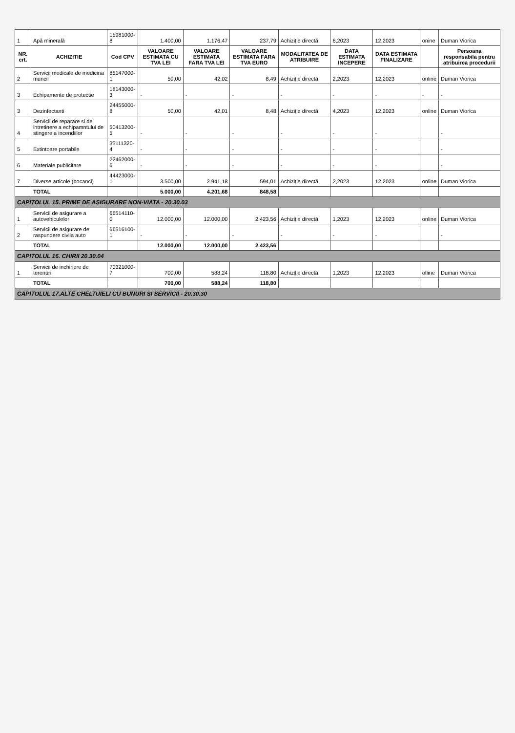| 1 | Apă minerală | 15981000-8 | 1.400,00 | 1.176,47 | 237,79 | Achiziție directă | 6,2023 | 12,2023 | onine | Duman Viorica |
| NR. crt. | ACHIZITIE | Cod CPV | VALOARE ESTIMATA CU TVA LEI | VALOARE ESTIMATA FARA TVA LEI | VALOARE ESTIMATA FARA TVA EURO | MODALITATEA DE ATRIBUIRE | DATA ESTIMATA INCEPERE | DATA ESTIMATA FINALIZARE | | Persoana responsabila pentru atribuirea procedurii |
| 2 | Servicii medicale de medicina muncii | 85147000-1 | 50,00 | 42,02 | 8,49 | Achiziție directă | 2,2023 | 12,2023 | online | Duman Viorica |
| 3 | Echipamente de protectie | 18143000-3 | - | - | - | - | - | - | - | - |
| 3 | Dezinfectanti | 24455000-8 | 50,00 | 42,01 | 8,48 | Achiziție directă | 4,2023 | 12,2023 | online | Duman Viorica |
| 4 | Servicii de reparare si de intretinere a echipamntului de stingere a incendiilor | 50413200-5 | - | - | - | - | - | - | | - |
| 5 | Extintoare portabile | 35111320-4 | - | - | - | - | - | - | | - |
| 6 | Materiale publicitare | 22462000-6 | - | - | - | - | - | - | | - |
| 7 | Diverse articole (bocanci) | 44423000-1 | 3.500,00 | 2.941,18 | 594,01 | Achiziție directă | 2,2023 | 12,2023 | online | Duman Viorica |
| | TOTAL | | 5.000,00 | 4.201,68 | 848,58 | | | | | |
| CAPITOLUL 15. PRIME DE ASIGURARE NON-VIATA - 20.30.03 | | | | | | | | | | |
| 1 | Servicii de asigurare a autovehiculelor | 66514110-0 | 12.000,00 | 12.000,00 | 2.423,56 | Achiziție directă | 1,2023 | 12,2023 | online | Duman Viorica |
| 2 | Servicii de asigurare de raspundere civila auto | 66516100-1 | - | - | - | - | - | - | | - |
| | TOTAL | | 12.000,00 | 12.000,00 | 2.423,56 | | | | | |
| CAPITOLUL 16. CHIRII 20.30.04 | | | | | | | | | | |
| 1 | Servicii de inchiriere de terenuri | 70321000-7 | 700,00 | 588,24 | 118,80 | Achiziție directă | 1,2023 | 12,2023 | ofline | Duman Viorica |
| | TOTAL | | 700,00 | 588,24 | 118,80 | | | | | |
| CAPITOLUL 17.ALTE CHELTUIELI CU BUNURI SI SERVICII - 20.30.30 | | | | | | | | | | |